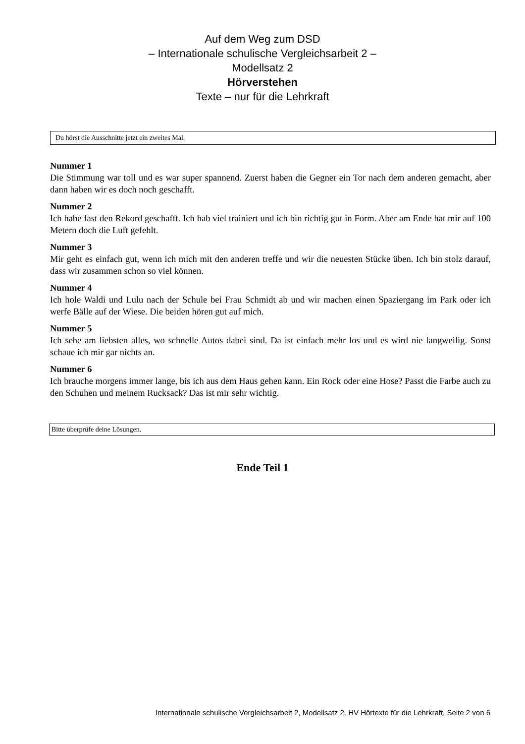Auf dem Weg zum DSD
– Internationale schulische Vergleichsarbeit 2 –
Modellsatz 2
Hörverstehen
Texte – nur für die Lehrkraft
Du hörst die Ausschnitte jetzt ein zweites Mal.
Nummer 1
Die Stimmung war toll und es war super spannend. Zuerst haben die Gegner ein Tor nach dem anderen gemacht, aber dann haben wir es doch noch geschafft.
Nummer 2
Ich habe fast den Rekord geschafft. Ich hab viel trainiert und ich bin richtig gut in Form. Aber am Ende hat mir auf 100 Metern doch die Luft gefehlt.
Nummer 3
Mir geht es einfach gut, wenn ich mich mit den anderen treffe und wir die neuesten Stücke üben. Ich bin stolz darauf, dass wir zusammen schon so viel können.
Nummer 4
Ich hole Waldi und Lulu nach der Schule bei Frau Schmidt ab und wir machen einen Spaziergang im Park oder ich werfe Bälle auf der Wiese. Die beiden hören gut auf mich.
Nummer 5
Ich sehe am liebsten alles, wo schnelle Autos dabei sind. Da ist einfach mehr los und es wird nie langweilig. Sonst schaue ich mir gar nichts an.
Nummer 6
Ich brauche morgens immer lange, bis ich aus dem Haus gehen kann. Ein Rock oder eine Hose? Passt die Farbe auch zu den Schuhen und meinem Rucksack? Das ist mir sehr wichtig.
Bitte überprüfe deine Lösungen.
Ende Teil 1
Internationale schulische Vergleichsarbeit 2, Modellsatz 2, HV Hörtexte für die Lehrkraft, Seite 2 von 6